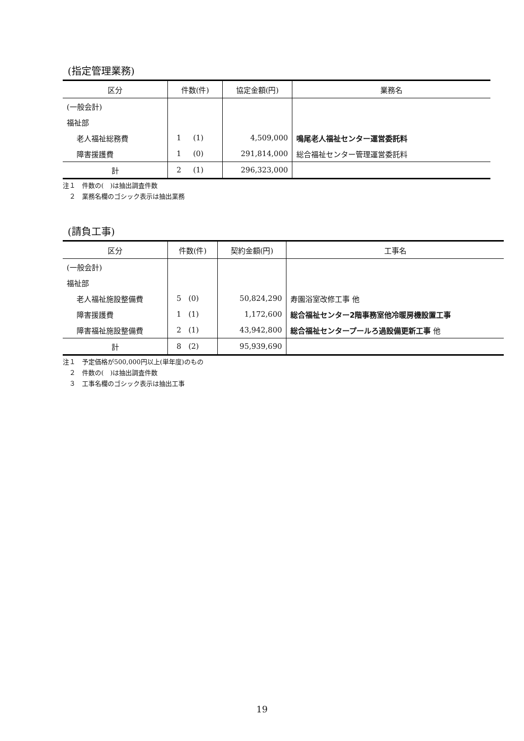(指定管理業務)
| 区分 | 件数(件) | 協定金額(円) | 業務名 |
| --- | --- | --- | --- |
| (一般会計) | | | |
| 福祉部 | | | |
| 老人福祉総務費 | 1 (1) | 4,509,000 | 鳴尾老人福祉センター運営委託料 |
| 障害援護費 | 1 (0) | 291,814,000 | 総合福祉センター管理運営委託料 |
| 計 | 2 (1) | 296,323,000 | |
注１　件数の(　)は抽出調査件数
　２　業務名欄のゴシック表示は抽出業務
(請負工事)
| 区分 | 件数(件) | 契約金額(円) | 工事名 |
| --- | --- | --- | --- |
| (一般会計) | | | |
| 福祉部 | | | |
| 老人福祉施設整備費 | 5 (0) | 50,824,290 | 寿園浴室改修工事 他 |
| 障害援護費 | 1 (1) | 1,172,600 | 総合福祉センター2階事務室他冷暖房機設置工事 |
| 障害福祉施設整備費 | 2 (1) | 43,942,800 | 総合福祉センタープールろ過設備更新工事 他 |
| 計 | 8 (2) | 95,939,690 | |
注１　予定価格が500,000円以上(単年度)のもの
　２　件数の(　)は抽出調査件数
　３　工事名欄のゴシック表示は抽出工事
19